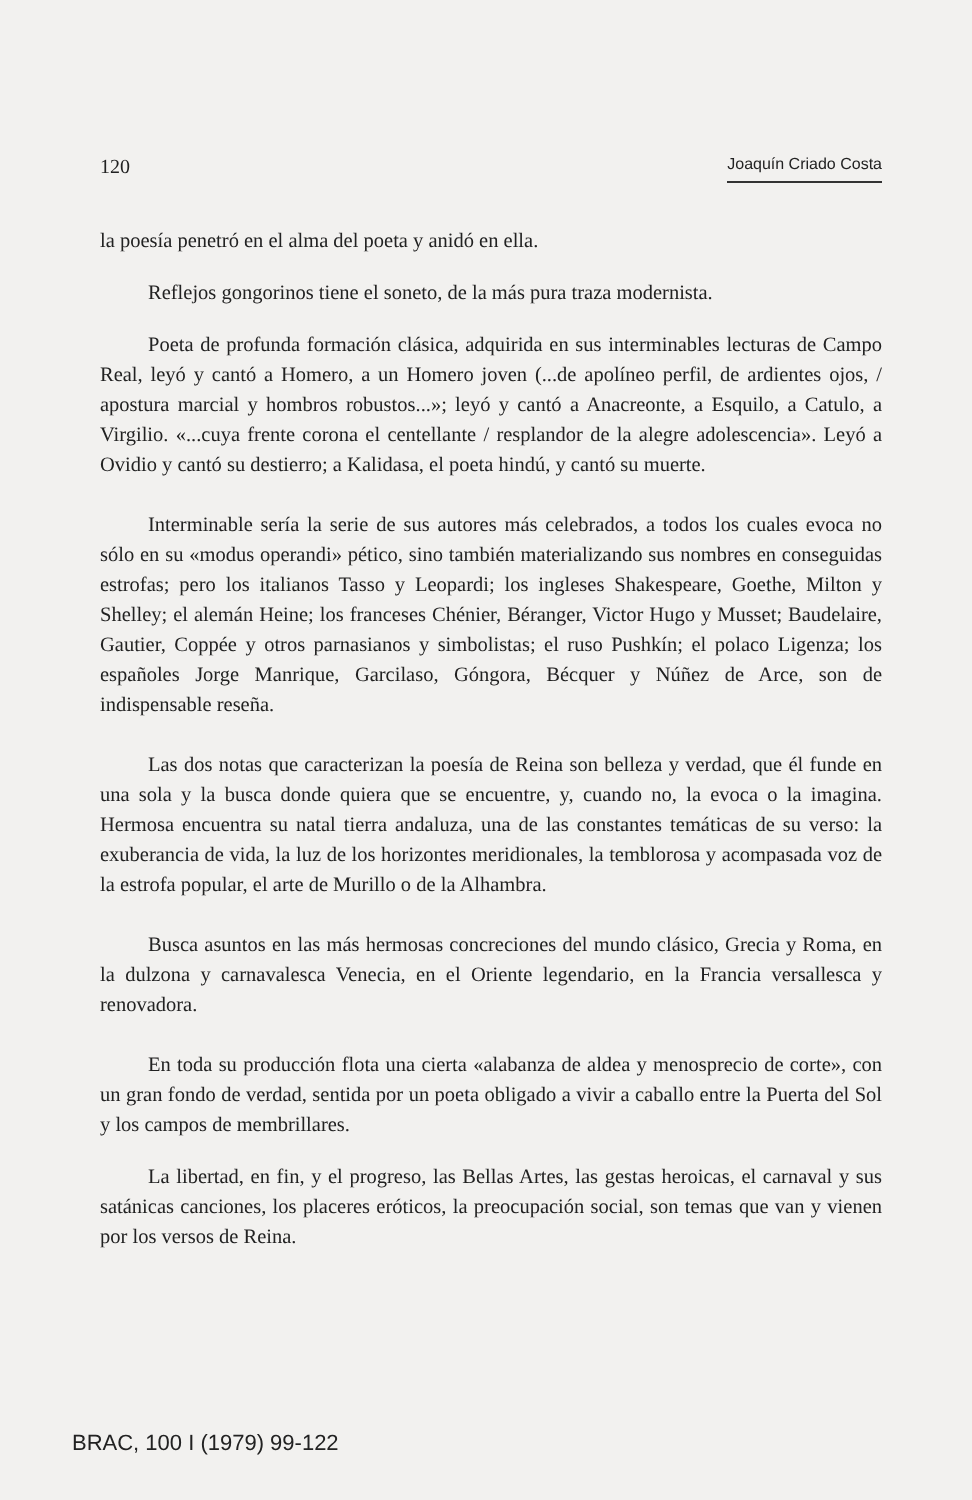120 Joaquín Criado Costa
la poesía penetró en el alma del poeta y anidó en ella.
Reflejos gongorinos tiene el soneto, de la más pura traza modernista.
Poeta de profunda formación clásica, adquirida en sus interminables lecturas de Campo Real, leyó y cantó a Homero, a un Homero joven (...de apolíneo perfil, de ardientes ojos, / apostura marcial y hombros robustos...»; leyó y cantó a Anacreonte, a Esquilo, a Catulo, a Virgilio. «...cuya frente corona el centellante / resplandor de la alegre adolescencia». Leyó a Ovidio y cantó su destierro; a Kalidasa, el poeta hindú, y cantó su muerte.
Interminable sería la serie de sus autores más celebrados, a todos los cuales evoca no sólo en su «modus operandi» pético, sino también materializando sus nombres en conseguidas estrofas; pero los italianos Tasso y Leopardi; los ingleses Shakespeare, Goethe, Milton y Shelley; el alemán Heine; los franceses Chénier, Béranger, Victor Hugo y Musset; Baudelaire, Gautier, Coppée y otros parnasianos y simbolistas; el ruso Pushkín; el polaco Ligenza; los españoles Jorge Manrique, Garcilaso, Góngora, Bécquer y Núñez de Arce, son de indispensable reseña.
Las dos notas que caracterizan la poesía de Reina son belleza y verdad, que él funde en una sola y la busca donde quiera que se encuentre, y, cuando no, la evoca o la imagina. Hermosa encuentra su natal tierra andaluza, una de las constantes temáticas de su verso: la exuberancia de vida, la luz de los horizontes meridionales, la temblorosa y acompasada voz de la estrofa popular, el arte de Murillo o de la Alhambra.
Busca asuntos en las más hermosas concreciones del mundo clásico, Grecia y Roma, en la dulzona y carnavalesca Venecia, en el Oriente legendario, en la Francia versallesca y renovadora.
En toda su producción flota una cierta «alabanza de aldea y menosprecio de corte», con un gran fondo de verdad, sentida por un poeta obligado a vivir a caballo entre la Puerta del Sol y los campos de membrillares.
La libertad, en fin, y el progreso, las Bellas Artes, las gestas heroicas, el carnaval y sus satánicas canciones, los placeres eróticos, la preocupación social, son temas que van y vienen por los versos de Reina.
BRAC, 100 I (1979) 99-122